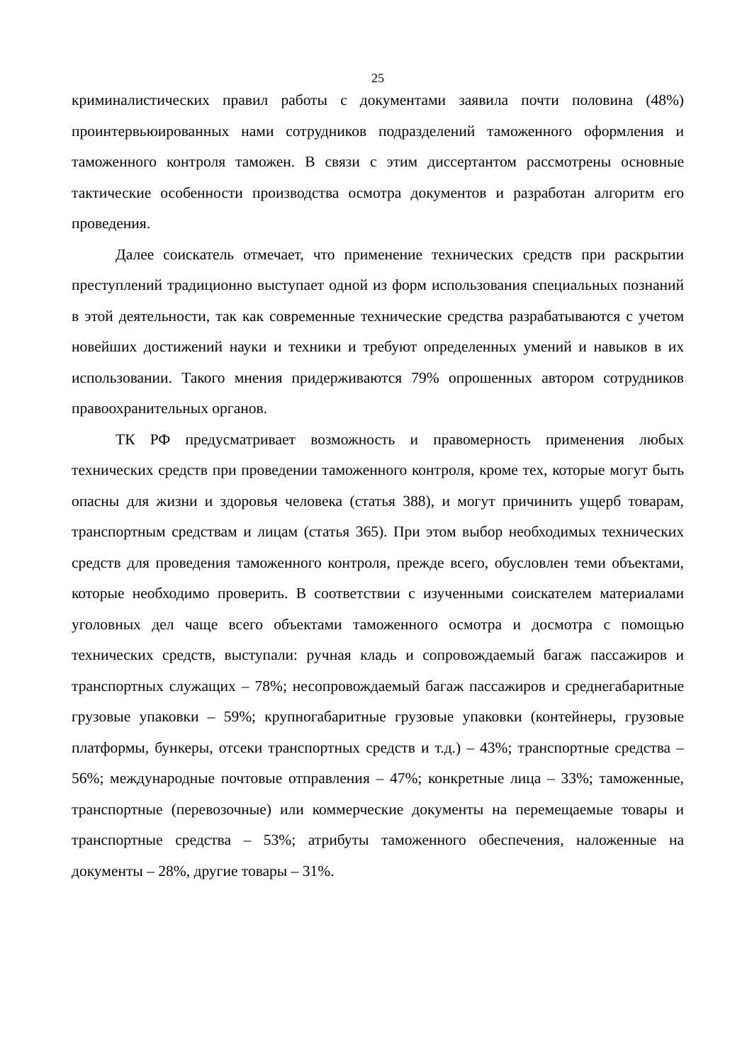25
криминалистических правил работы с документами заявила почти половина (48%) проинтервьюированных нами сотрудников подразделений таможенного оформления и таможенного контроля таможен. В связи с этим диссертантом рассмотрены основные тактические особенности производства осмотра документов и разработан алгоритм его проведения.
Далее соискатель отмечает, что применение технических средств при раскрытии преступлений традиционно выступает одной из форм использования специальных познаний в этой деятельности, так как современные технические средства разрабатываются с учетом новейших достижений науки и техники и требуют определенных умений и навыков в их использовании. Такого мнения придерживаются 79% опрошенных автором сотрудников правоохранительных органов.
ТК РФ предусматривает возможность и правомерность применения любых технических средств при проведении таможенного контроля, кроме тех, которые могут быть опасны для жизни и здоровья человека (статья 388), и могут причинить ущерб товарам, транспортным средствам и лицам (статья 365). При этом выбор необходимых технических средств для проведения таможенного контроля, прежде всего, обусловлен теми объектами, которые необходимо проверить. В соответствии с изученными соискателем материалами уголовных дел чаще всего объектами таможенного осмотра и досмотра с помощью технических средств, выступали: ручная кладь и сопровождаемый багаж пассажиров и транспортных служащих – 78%; несопровождаемый багаж пассажиров и среднегабаритные грузовые упаковки – 59%; крупногабаритные грузовые упаковки (контейнеры, грузовые платформы, бункеры, отсеки транспортных средств и т.д.) – 43%; транспортные средства – 56%; международные почтовые отправления – 47%; конкретные лица – 33%; таможенные, транспортные (перевозочные) или коммерческие документы на перемещаемые товары и транспортные средства – 53%; атрибуты таможенного обеспечения, наложенные на документы – 28%, другие товары – 31%.